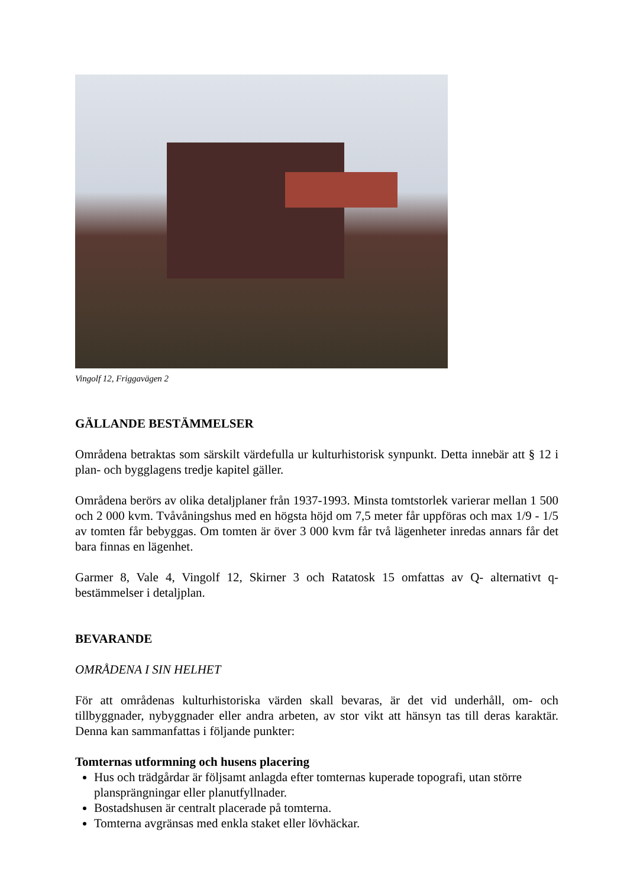Vingolf 12, Friggavägen 2
GÄLLANDE BESTÄMMELSER
Områdena betraktas som särskilt värdefulla ur kulturhistorisk synpunkt. Detta innebär att § 12 i plan- och bygglagens tredje kapitel gäller.
Områdena berörs av olika detaljplaner från 1937-1993. Minsta tomtstorlek varierar mellan 1 500 och 2 000 kvm. Tvåvåningshus med en högsta höjd om 7,5 meter får uppföras och max 1/9 - 1/5 av tomten får bebyggas. Om tomten är över 3 000 kvm får två lägenheter inredas annars får det bara finnas en lägenhet.
Garmer 8, Vale 4, Vingolf 12, Skirner 3 och Ratatosk 15 omfattas av Q- alternativt q-bestämmelser i detaljplan.
BEVARANDE
OMRÅDENA I SIN HELHET
För att områdenas kulturhistoriska värden skall bevaras, är det vid underhåll, om- och tillbyggnader, nybyggnader eller andra arbeten, av stor vikt att hänsyn tas till deras karaktär. Denna kan sammanfattas i följande punkter:
Tomternas utformning och husens placering
Hus och trädgårdar är följsamt anlagda efter tomternas kuperade topografi, utan större plansprängningar eller planutfyllnader.
Bostadshusen är centralt placerade på tomterna.
Tomterna avgränsas med enkla staket eller lövhäckar.